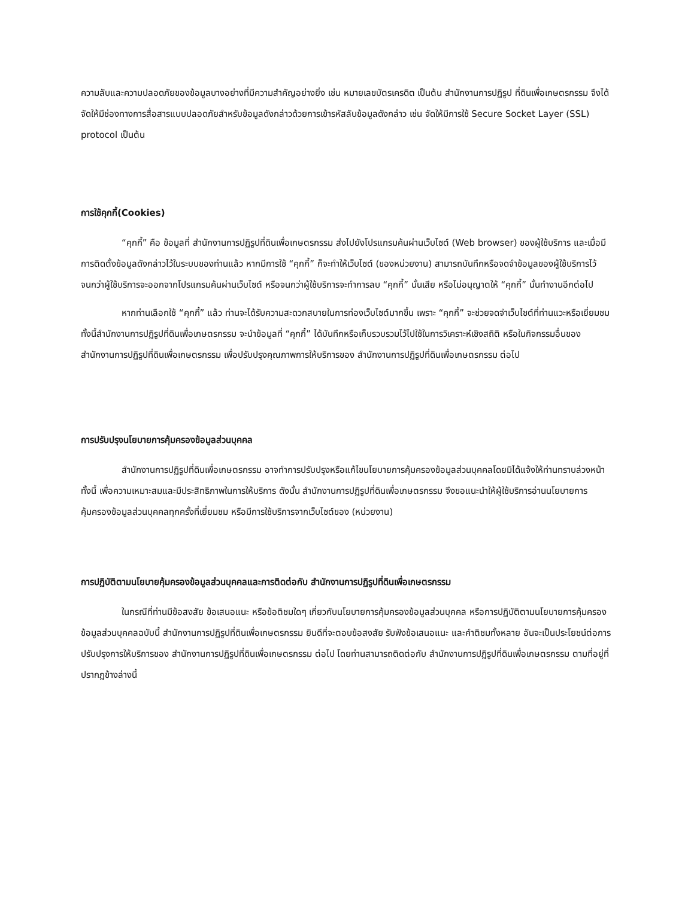ความลับและความปลอดภัยของข้อมูลบางอย่างที่มีความสำคัญอย่างยิ่ง เช่น หมายเลขบัตรเครดิต เป็นต้น สำนักงานการปฏิรูป ที่ดินเพื่อเกษตรกรรม จึงได้จัดให้มีช่องทางการสื่อสารแบบปลอดภัยสำหรับข้อมูลดังกล่าวด้วยการเข้ารหัสลับข้อมูลดังกล่าว เช่น จัดให้มีการใช้ Secure Socket Layer (SSL) protocol เป็นต้น
การใช้คุกกี้(Cookies)
“คุกกี้” คือ ข้อมูลที่ สำนักงานการปฏิรูปที่ดินเพื่อเกษตรกรรม ส่งไปยังโปรแกรมค้นผ่านเว็บไซต์ (Web browser) ของผู้ใช้บริการ และเมื่อมีการติดตั้งข้อมูลดังกล่าวไว้ในระบบของท่านแล้ว หากมีการใช้ “คุกกี้” ก็จะทำให้เว็บไซต์ (ของหน่วยงาน) สามารถบันทึกหรือจดจำข้อมูลของผู้ใช้บริการไว้ จนกว่าผู้ใช้บริการจะออกจากโปรแกรมค้นผ่านเว็บไซต์ หรือจนกว่าผู้ใช้บริการจะทำการลบ “คุกกี้” นั้นเสีย หรือไม่อนุญาตให้ “คุกกี้” นั้นทำงานอีกต่อไป
หากท่านเลือกใช้ “คุกกี้” แล้ว ท่านจะได้รับความสะดวกสบายในการท่องเว็บไซต์มากขึ้น เพราะ “คุกกี้” จะช่วยจดจำเว็บไซต์ที่ท่านแวะหรือเยี่ยมชม ทั้งนี้สำนักงานการปฏิรูปที่ดินเพื่อเกษตรกรรม จะนำข้อมูลที่ “คุกกี้” ได้บันทึกหรือเก็บรวบรวมไว้ไปใช้ในการวิเคราะห์เชิงสถิติ หรือในกิจกรรมอื่นของ สำนักงานการปฏิรูปที่ดินเพื่อเกษตรกรรม เพื่อปรับปรุงคุณภาพการให้บริการของ สำนักงานการปฏิรูปที่ดินเพื่อเกษตรกรรม ต่อไป
การปรับปรุงนโยบายการคุ้มครองข้อมูลส่วนบุคคล
สำนักงานการปฏิรูปที่ดินเพื่อเกษตรกรรม อาจทำการปรับปรุงหรือแก้ไขนโยบายการคุ้มครองข้อมูลส่วนบุคคลโดยมิได้แจ้งให้ท่านทราบล่วงหน้า ทั้งนี้ เพื่อความเหมาะสมและมีประสิทธิภาพในการให้บริการ ดังนั้น สำนักงานการปฏิรูปที่ดินเพื่อเกษตรกรรม จึงขอแนะนำให้ผู้ใช้บริการอ่านนโยบายการคุ้มครองข้อมูลส่วนบุคคลทุกครั้งที่เยี่ยมชม หรือมีการใช้บริการจากเว็บไซต์ของ (หน่วยงาน)
การปฏิบัติตามนโยบายคุ้มครองข้อมูลส่วนบุคคลและการติดต่อกับ สำนักงานการปฏิรูปที่ดินเพื่อเกษตรกรรม
ในกรณีที่ท่านมีข้อสงสัย ข้อเสนอแนะ หรือข้อติชมใดๆ เกี่ยวกับนโยบายการคุ้มครองข้อมูลส่วนบุคคล หรือการปฏิบัติตามนโยบายการคุ้มครองข้อมูลส่วนบุคคลฉบับนี้ สำนักงานการปฏิรูปที่ดินเพื่อเกษตรกรรม ยินดีที่จะตอบข้อสงสัย รับฟังข้อเสนอแนะ และคำติชมทั้งหลาย อันจะเป็นประโยชน์ต่อการปรับปรุงการให้บริการของ สำนักงานการปฏิรูปที่ดินเพื่อเกษตรกรรม ต่อไป โดยท่านสามารถติดต่อกับ สำนักงานการปฏิรูปที่ดินเพื่อเกษตรกรรม ตามที่อยู่ที่ปรากฏข้างล่างนี้